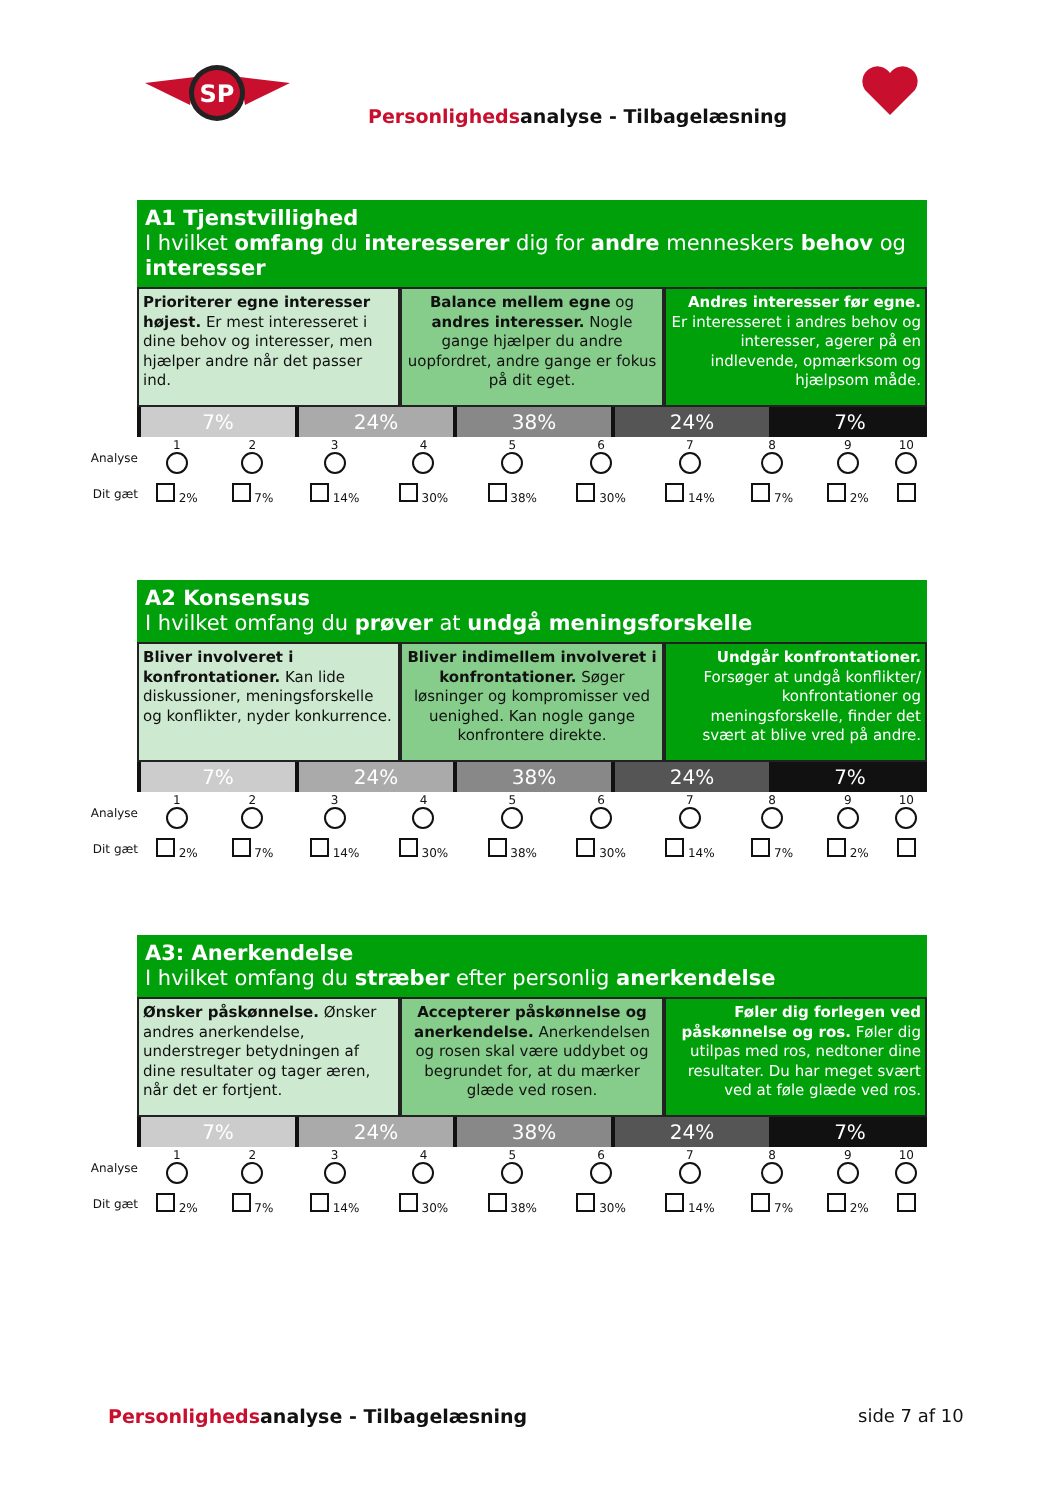SP
Personlighedsanalyse - Tilbagelæsning
A1 Tjenstvillighed
I hvilket omfang du interesserer dig for andre menneskers behov og interesser
Prioriterer egne interesser højest. Er mest interesseret i dine behov og interesser, men hjælper andre når det passer ind.
Balance mellem egne og andres interesser. Nogle gange hjælper du andre uopfordret, andre gange er fokus på dit eget.
Andres interesser før egne. Er interesseret i andres behov og interesser, agerer på en indlevende, opmærksom og hjælpsom måde.
7% 24% 38% 24% 7%
| Analyse | 1 | 2 | 3 | 4 | 5 | 6 | 7 | 8 | 9 | 10 |
| Dit gæt | 2% | 7% | 14% | 30% | 38% | 30% | 14% | 7% | 2% | |
A2 Konsensus
I hvilket omfang du prøver at undgå meningsforskelle
Bliver involveret i konfrontationer. Kan lide diskussioner, meningsforskelle og konflikter, nyder konkurrence.
Bliver indimellem involveret i konfrontationer. Søger løsninger og kompromisser ved uenighed. Kan nogle gange konfrontere direkte.
Undgår konfrontationer. Forsøger at undgå konflikter/ konfrontationer og meningsforskelle, finder det svært at blive vred på andre.
7% 24% 38% 24% 7%
| Analyse | 1 | 2 | 3 | 4 | 5 | 6 | 7 | 8 | 9 | 10 |
| Dit gæt | 2% | 7% | 14% | 30% | 38% | 30% | 14% | 7% | 2% | |
A3: Anerkendelse
I hvilket omfang du stræber efter personlig anerkendelse
Ønsker påskønnelse. Ønsker andres anerkendelse, understreger betydningen af dine resultater og tager æren, når det er fortjent.
Accepterer påskønnelse og anerkendelse. Anerkendelsen og rosen skal være uddybet og begrundet for, at du mærker glæde ved rosen.
Føler dig forlegen ved påskønnelse og ros. Føler dig utilpas med ros, nedtoner dine resultater. Du har meget svært ved at føle glæde ved ros.
7% 24% 38% 24% 7%
| Analyse | 1 | 2 | 3 | 4 | 5 | 6 | 7 | 8 | 9 | 10 |
| Dit gæt | 2% | 7% | 14% | 30% | 38% | 30% | 14% | 7% | 2% | |
Personlighedsanalyse - Tilbagelæsning
side 7 af 10